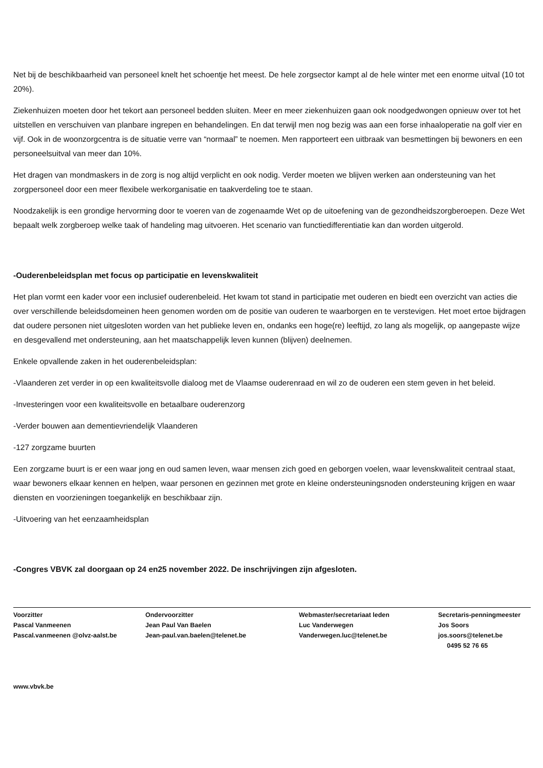Net bij de beschikbaarheid van personeel knelt het schoentje het meest. De hele zorgsector kampt al de hele winter met een enorme uitval (10 tot 20%).
Ziekenhuizen moeten door het tekort aan personeel bedden sluiten. Meer en meer ziekenhuizen gaan ook noodgedwongen opnieuw over tot het uitstellen en verschuiven van planbare ingrepen en behandelingen. En dat terwijl men nog bezig was aan een forse inhaaloperatie na golf vier en vijf. Ook in de woonzorgcentra is de situatie verre van “normaal” te noemen. Men rapporteert een uitbraak van besmettingen bij bewoners en een personeelsuitval van meer dan 10%.
Het dragen van mondmaskers in de zorg is nog altijd verplicht en ook nodig. Verder moeten we blijven werken aan ondersteuning van het zorgpersoneel door een meer flexibele werkorganisatie en taakverdeling toe te staan.
Noodzakelijk is een grondige hervorming door te voeren van de zogenaamde Wet op de uitoefening van de gezondheidszorgberoepen. Deze Wet bepaalt welk zorgberoep welke taak of handeling mag uitvoeren. Het scenario van functiedifferentiatie kan dan worden uitgerold.
-Ouderenbeleidsplan met focus op participatie en levenskwaliteit
Het plan vormt een kader voor een inclusief ouderenbeleid. Het kwam tot stand in participatie met ouderen en biedt een overzicht van acties die over verschillende beleidsdomeinen heen genomen worden om de positie van ouderen te waarborgen en te verstevigen. Het moet ertoe bijdragen dat oudere personen niet uitgesloten worden van het publieke leven en, ondanks een hoge(re) leeftijd, zo lang als mogelijk, op aangepaste wijze en desgevallend met ondersteuning, aan het maatschappelijk leven kunnen (blijven) deelnemen.
Enkele opvallende zaken in het ouderenbeleidsplan:
-Vlaanderen zet verder in op een kwaliteitsvolle dialoog met de Vlaamse ouderenraad en wil zo de ouderen een stem geven in het beleid.
-Investeringen voor een kwaliteitsvolle en betaalbare ouderenzorg
-Verder bouwen aan dementievriendelijk Vlaanderen
-127 zorgzame buurten
Een zorgzame buurt is er een waar jong en oud samen leven, waar mensen zich goed en geborgen voelen, waar levenskwaliteit centraal staat, waar bewoners elkaar kennen en helpen, waar personen en gezinnen met grote en kleine ondersteuningsnoden ondersteuning krijgen en waar diensten en voorzieningen toegankelijk en beschikbaar zijn.
-Uitvoering van het eenzaamheidsplan
-Congres VBVK zal doorgaan op 24 en25 november 2022. De inschrijvingen zijn afgesloten.
Voorzitter
Pascal Vanmeenen
Pascal.vanmeenen @olvz-aalst.be
Ondervoorzitter
Jean Paul Van Baelen
Jean-paul.van.baelen@telenet.be
Webmaster/secretariaat leden
Luc Vanderwegen
Vanderwegen.luc@telenet.be
Secretaris-penningmeester
Jos Soors
jos.soors@telenet.be
0495 52 76 65
www.vbvk.be